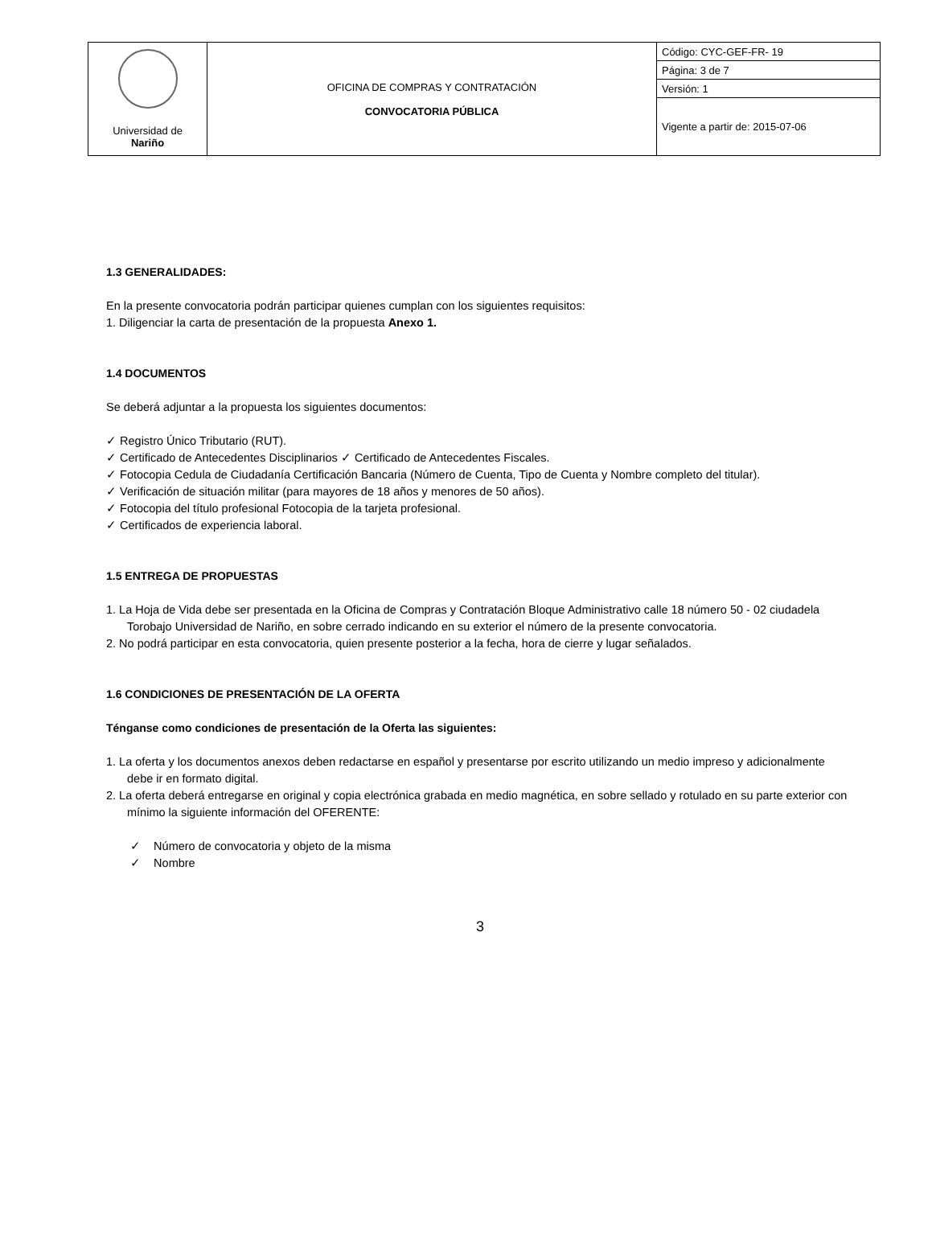| Universidad de Nariño | OFICINA DE COMPRAS Y CONTRATACIÓN CONVOCATORIA PÚBLICA | Código: CYC-GEF-FR- 19 |
| | | Página: 3 de 7 |
| | | Versión: 1 |
| | | Vigente a partir de: 2015-07-06 |
1.3 GENERALIDADES:
En la presente convocatoria podrán participar quienes cumplan con los siguientes requisitos:
1. Diligenciar la carta de presentación de la propuesta Anexo 1.
1.4 DOCUMENTOS
Se deberá adjuntar a la propuesta los siguientes documentos:
✓ Registro Único Tributario (RUT).
✓ Certificado de Antecedentes Disciplinarios ✓ Certificado de Antecedentes Fiscales.
✓ Fotocopia Cedula de Ciudadanía Certificación Bancaria (Número de Cuenta, Tipo de Cuenta y Nombre completo del titular).
✓ Verificación de situación militar (para mayores de 18 años y menores de 50 años).
✓ Fotocopia del título profesional Fotocopia de la tarjeta profesional.
✓ Certificados de experiencia laboral.
1.5 ENTREGA DE PROPUESTAS
1. La Hoja de Vida debe ser presentada en la Oficina de Compras y Contratación Bloque Administrativo calle 18 número 50 - 02 ciudadela Torobajo Universidad de Nariño, en sobre cerrado indicando en su exterior el número de la presente convocatoria.
2. No podrá participar en esta convocatoria, quien presente posterior a la fecha, hora de cierre y lugar señalados.
1.6 CONDICIONES DE PRESENTACIÓN DE LA OFERTA
Ténganse como condiciones de presentación de la Oferta las siguientes:
1. La oferta y los documentos anexos deben redactarse en español y presentarse por escrito utilizando un medio impreso y adicionalmente debe ir en formato digital.
2. La oferta deberá entregarse en original y copia electrónica grabada en medio magnética, en sobre sellado y rotulado en su parte exterior con mínimo la siguiente información del OFERENTE:
✓ Número de convocatoria y objeto de la misma
✓ Nombre
3